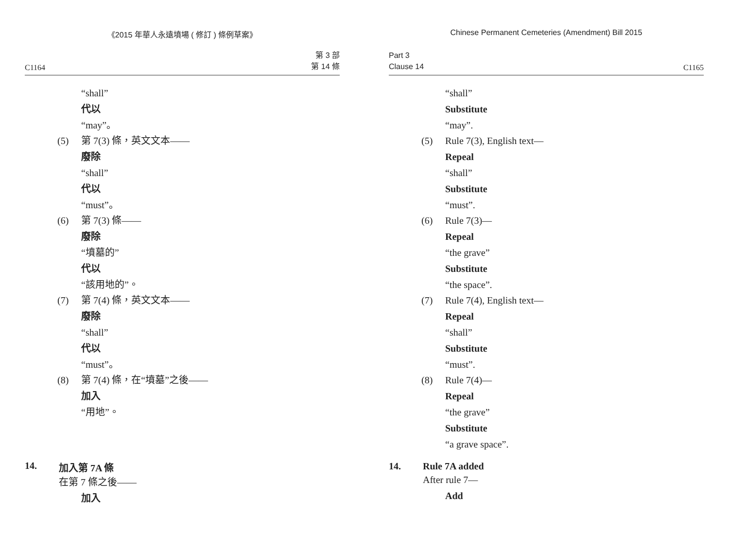《2015 年華人永遠墳場 ( 修訂 ) 條例草案》
C1164 第 3 部
第 14 條
“shall”
代以
“may”。
(5) 第 7(3) 條，英文文本——
廢除
“shall”
代以
“must”。
(6) 第 7(3) 條——
廢除
“墳墓的”
代以
“該用地的”。
(7) 第 7(4) 條，英文文本——
廢除
“shall”
代以
“must”。
(8) 第 7(4) 條，在“墳墓”之後——
加入
“用地”。
14. 加入第 7A 條
在第 7 條之後——
加入
Chinese Permanent Cemeteries (Amendment) Bill 2015
Part 3
Clause 14 C1165
“shall”
Substitute
“may”.
(5) Rule 7(3), English text—
Repeal
“shall”
Substitute
“must”.
(6) Rule 7(3)—
Repeal
“the grave”
Substitute
“the space”.
(7) Rule 7(4), English text—
Repeal
“shall”
Substitute
“must”.
(8) Rule 7(4)—
Repeal
“the grave”
Substitute
“a grave space”.
14. Rule 7A added
After rule 7—
Add